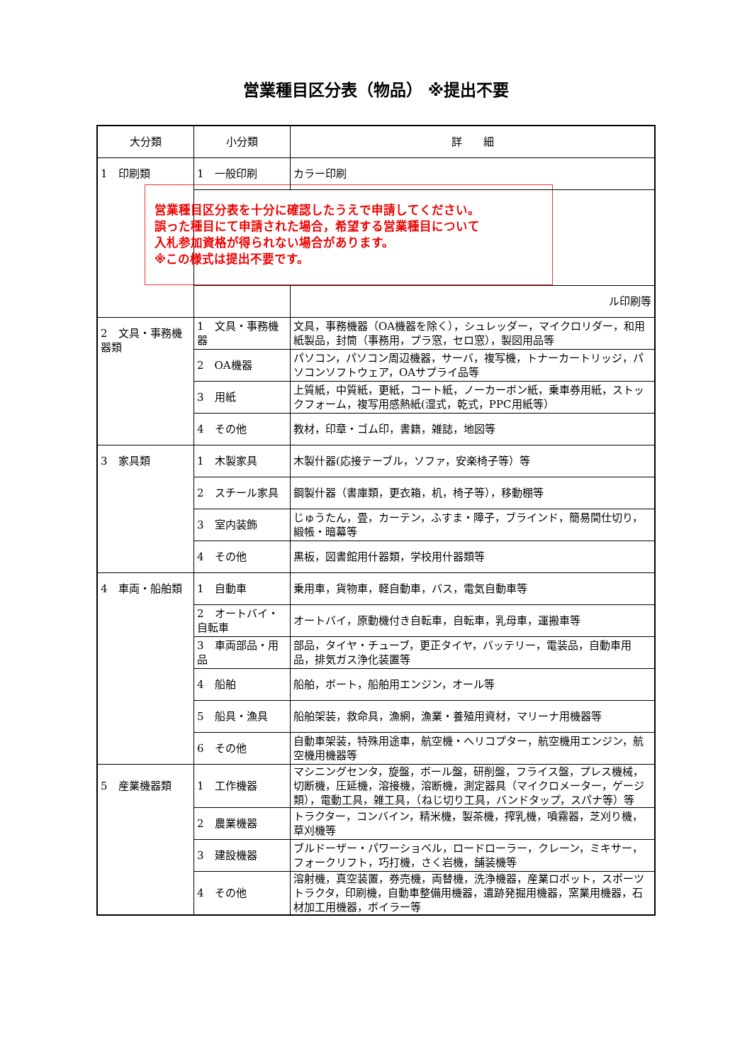営業種目区分表（物品） ※提出不要
| 大分類 | 小分類 | 詳 細 |
| --- | --- | --- |
| 1 印刷類 | 1 一般印刷 | カラー印刷 |
| | 営業種目区分表を十分に確認したうえで申請してください。 誤った種目にて申請された場合，希望する営業種目について 入札参加資格が得られない場合があります。 ※この様式は提出不要です。 | |
| | | ル印刷等 |
| 2 文具・事務機器類 | 1 文具・事務機器 | 文具，事務機器（OA機器を除く），シュレッダー，マイクロリダー，和用紙製品，封筒（事務用，プラ窓，セロ窓），製図用品等 |
| | 2 OA機器 | パソコン，パソコン周辺機器，サーバ，複写機，トナーカートリッジ，パソコンソフトウェア，OAサプライ品等 |
| | 3 用紙 | 上質紙，中質紙，更紙，コート紙，ノーカーボン紙，乗車券用紙，ストックフォーム，複写用感熱紙(湿式，乾式，PPC用紙等） |
| | 4 その他 | 教材，印章・ゴム印，書籍，雑誌，地図等 |
| 3 家具類 | 1 木製家具 | 木製什器(応接テーブル，ソファ，安楽椅子等）等 |
| | 2 スチール家具 | 鋼製什器（書庫類，更衣箱，机，椅子等），移動棚等 |
| | 3 室内装飾 | じゅうたん，畳，カーテン，ふすま・障子，ブラインド，簡易間仕切り，緞帳・暗幕等 |
| | 4 その他 | 黒板，図書館用什器類，学校用什器類等 |
| 4 車両・船舶類 | 1 自動車 | 乗用車，貨物車，軽自動車，バス，電気自動車等 |
| | 2 オートバイ・自転車 | オートバイ，原動機付き自転車，自転車，乳母車，運搬車等 |
| | 3 車両部品・用品 | 部品，タイヤ・チューブ，更正タイヤ，バッテリー，電装品，自動車用品，排気ガス浄化装置等 |
| | 4 船舶 | 船舶，ボート，船舶用エンジン，オール等 |
| | 5 船具・漁具 | 船舶架装，救命具，漁網，漁業・養殖用資材，マリーナ用機器等 |
| | 6 その他 | 自動車架装，特殊用途車，航空機・ヘリコプター，航空機用エンジン，航空機用機器等 |
| 5 産業機器類 | 1 工作機器 | マシニングセンタ，旋盤，ボール盤，研削盤，フライス盤，プレス機械，切断機，圧延機，溶接機，溶断機，測定器具（マイクロメーター，ゲージ類），電動工具，雑工具，（ねじ切り工具，バンドタップ，スパナ等）等 |
| | 2 農業機器 | トラクター，コンバイン，精米機，製茶機，搾乳機，噴霧器，芝刈り機，草刈機等 |
| | 3 建設機器 | ブルドーザー・パワーショベル，ロードローラー，クレーン，ミキサー，フォークリフト，巧打機，さく岩機，舗装機等 |
| | 4 その他 | 溶射機，真空装置，券売機，両替機，洗浄機器，産業ロボット，スポーツトラクタ，印刷機，自動車整備用機器，遺跡発掘用機器，窯業用機器，石材加工用機器，ボイラー等 |